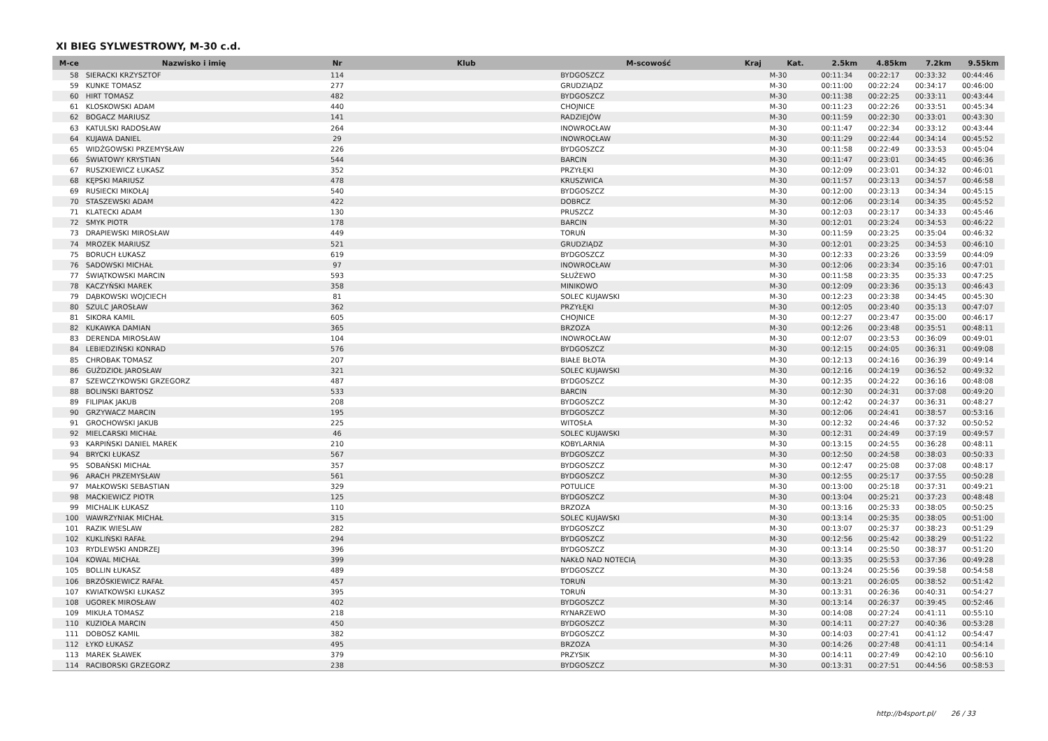XI BIEG SYLWESTROWY, M-30 c.d.
| M-ce | Nazwisko i imię | Nr | Klub | M-scowość | Kraj | Kat. | 2.5km | 4.85km | 7.2km | 9.55km |
| --- | --- | --- | --- | --- | --- | --- | --- | --- | --- | --- |
| 58 | SIERACKI KRZYSZTOF | 114 | | BYDGOSZCZ | | M-30 | 00:11:34 | 00:22:17 | 00:33:32 | 00:44:46 |
| 59 | KUNKE TOMASZ | 277 | | GRUDZIĄDZ | | M-30 | 00:11:00 | 00:22:24 | 00:34:17 | 00:46:00 |
| 60 | HIRT TOMASZ | 482 | | BYDGOSZCZ | | M-30 | 00:11:38 | 00:22:25 | 00:33:11 | 00:43:44 |
| 61 | KLOSKOWSKI ADAM | 440 | | CHOJNICE | | M-30 | 00:11:23 | 00:22:26 | 00:33:51 | 00:45:34 |
| 62 | BOGACZ MARIUSZ | 141 | | RADZIEJÓW | | M-30 | 00:11:59 | 00:22:30 | 00:33:01 | 00:43:30 |
| 63 | KATULSKI RADOSŁAW | 264 | | INOWROCŁAW | | M-30 | 00:11:47 | 00:22:34 | 00:33:12 | 00:43:44 |
| 64 | KUJAWA DANIEL | 29 | | INOWROCŁAW | | M-30 | 00:11:29 | 00:22:44 | 00:34:14 | 00:45:52 |
| 65 | WIDŹGOWSKI PRZEMYSŁAW | 226 | | BYDGOSZCZ | | M-30 | 00:11:58 | 00:22:49 | 00:33:53 | 00:45:04 |
| 66 | ŚWIATOWY KRYSTIAN | 544 | | BARCIN | | M-30 | 00:11:47 | 00:23:01 | 00:34:45 | 00:46:36 |
| 67 | RUSZKIEWICZ ŁUKASZ | 352 | | PRZYŁĘKI | | M-30 | 00:12:09 | 00:23:01 | 00:34:32 | 00:46:01 |
| 68 | KĘPSKI MARIUSZ | 478 | | KRUSZWICA | | M-30 | 00:11:57 | 00:23:13 | 00:34:57 | 00:46:58 |
| 69 | RUSIECKI MIKOŁAJ | 540 | | BYDGOSZCZ | | M-30 | 00:12:00 | 00:23:13 | 00:34:34 | 00:45:15 |
| 70 | STASZEWSKI ADAM | 422 | | DOBRCZ | | M-30 | 00:12:06 | 00:23:14 | 00:34:35 | 00:45:52 |
| 71 | KLATECKI ADAM | 130 | | PRUSZCZ | | M-30 | 00:12:03 | 00:23:17 | 00:34:33 | 00:45:46 |
| 72 | SMYK PIOTR | 178 | | BARCIN | | M-30 | 00:12:01 | 00:23:24 | 00:34:53 | 00:46:22 |
| 73 | DRAPIEWSKI MIROSŁAW | 449 | | TORUŃ | | M-30 | 00:11:59 | 00:23:25 | 00:35:04 | 00:46:32 |
| 74 | MROZEK MARIUSZ | 521 | | GRUDZIĄDZ | | M-30 | 00:12:01 | 00:23:25 | 00:34:53 | 00:46:10 |
| 75 | BORUCH ŁUKASZ | 619 | | BYDGOSZCZ | | M-30 | 00:12:33 | 00:23:26 | 00:33:59 | 00:44:09 |
| 76 | SADOWSKI MICHAŁ | 97 | | INOWROCŁAW | | M-30 | 00:12:06 | 00:23:34 | 00:35:16 | 00:47:01 |
| 77 | ŚWIĄTKOWSKI MARCIN | 593 | | SŁUŻEWO | | M-30 | 00:11:58 | 00:23:35 | 00:35:33 | 00:47:25 |
| 78 | KACZYŃSKI MAREK | 358 | | MINIKOWO | | M-30 | 00:12:09 | 00:23:36 | 00:35:13 | 00:46:43 |
| 79 | DĄBKOWSKI WOJCIECH | 81 | | SOLEC KUJAWSKI | | M-30 | 00:12:23 | 00:23:38 | 00:34:45 | 00:45:30 |
| 80 | SZULC JAROSŁAW | 362 | | PRZYŁĘKI | | M-30 | 00:12:05 | 00:23:40 | 00:35:13 | 00:47:07 |
| 81 | SIKORA KAMIL | 605 | | CHOJNICE | | M-30 | 00:12:27 | 00:23:47 | 00:35:00 | 00:46:17 |
| 82 | KUKAWKA DAMIAN | 365 | | BRZOZA | | M-30 | 00:12:26 | 00:23:48 | 00:35:51 | 00:48:11 |
| 83 | DERENDA MIROSŁAW | 104 | | INOWROCŁAW | | M-30 | 00:12:07 | 00:23:53 | 00:36:09 | 00:49:01 |
| 84 | LEBIEDZIŃSKI KONRAD | 576 | | BYDGOSZCZ | | M-30 | 00:12:15 | 00:24:05 | 00:36:31 | 00:49:08 |
| 85 | CHROBAK TOMASZ | 207 | | BIAŁE BŁOTA | | M-30 | 00:12:13 | 00:24:16 | 00:36:39 | 00:49:14 |
| 86 | GUŹDZIOŁ JAROSŁAW | 321 | | SOLEC KUJAWSKI | | M-30 | 00:12:16 | 00:24:19 | 00:36:52 | 00:49:32 |
| 87 | SZEWCZYKOWSKI GRZEGORZ | 487 | | BYDGOSZCZ | | M-30 | 00:12:35 | 00:24:22 | 00:36:16 | 00:48:08 |
| 88 | BOLINSKI BARTOSZ | 533 | | BARCIN | | M-30 | 00:12:30 | 00:24:31 | 00:37:08 | 00:49:20 |
| 89 | FILIPIAK JAKUB | 208 | | BYDGOSZCZ | | M-30 | 00:12:42 | 00:24:37 | 00:36:31 | 00:48:27 |
| 90 | GRZYWACZ MARCIN | 195 | | BYDGOSZCZ | | M-30 | 00:12:06 | 00:24:41 | 00:38:57 | 00:53:16 |
| 91 | GROCHOWSKI JAKUB | 225 | | WITOSŁA | | M-30 | 00:12:32 | 00:24:46 | 00:37:32 | 00:50:52 |
| 92 | MIELCARSKI MICHAŁ | 46 | | SOLEC KUJAWSKI | | M-30 | 00:12:31 | 00:24:49 | 00:37:19 | 00:49:57 |
| 93 | KARPIŃSKI DANIEL MAREK | 210 | | KOBYLARNIA | | M-30 | 00:13:15 | 00:24:55 | 00:36:28 | 00:48:11 |
| 94 | BRYCKI ŁUKASZ | 567 | | BYDGOSZCZ | | M-30 | 00:12:50 | 00:24:58 | 00:38:03 | 00:50:33 |
| 95 | SOBAŃSKI MICHAŁ | 357 | | BYDGOSZCZ | | M-30 | 00:12:47 | 00:25:08 | 00:37:08 | 00:48:17 |
| 96 | ARACH PRZEMYSŁAW | 561 | | BYDGOSZCZ | | M-30 | 00:12:55 | 00:25:17 | 00:37:55 | 00:50:28 |
| 97 | MAŁKOWSKI SEBASTIAN | 329 | | POTULICE | | M-30 | 00:13:00 | 00:25:18 | 00:37:31 | 00:49:21 |
| 98 | MACKIEWICZ PIOTR | 125 | | BYDGOSZCZ | | M-30 | 00:13:04 | 00:25:21 | 00:37:23 | 00:48:48 |
| 99 | MICHALIK ŁUKASZ | 110 | | BRZOZA | | M-30 | 00:13:16 | 00:25:33 | 00:38:05 | 00:50:25 |
| 100 | WAWRZYNIAK MICHAŁ | 315 | | SOLEC KUJAWSKI | | M-30 | 00:13:14 | 00:25:35 | 00:38:05 | 00:51:00 |
| 101 | RAZIK WIESLAW | 282 | | BYDGOSZCZ | | M-30 | 00:13:07 | 00:25:37 | 00:38:23 | 00:51:29 |
| 102 | KUKLIŃSKI RAFAŁ | 294 | | BYDGOSZCZ | | M-30 | 00:12:56 | 00:25:42 | 00:38:29 | 00:51:22 |
| 103 | RYDLEWSKI ANDRZEJ | 396 | | BYDGOSZCZ | | M-30 | 00:13:14 | 00:25:50 | 00:38:37 | 00:51:20 |
| 104 | KOWAL MICHAŁ | 399 | | NAKŁO NAD NOTECIĄ | | M-30 | 00:13:35 | 00:25:53 | 00:37:36 | 00:49:28 |
| 105 | BOLLIN ŁUKASZ | 489 | | BYDGOSZCZ | | M-30 | 00:13:24 | 00:25:56 | 00:39:58 | 00:54:58 |
| 106 | BRZÓSKIEWICZ RAFAŁ | 457 | | TORUŃ | | M-30 | 00:13:21 | 00:26:05 | 00:38:52 | 00:51:42 |
| 107 | KWIATKOWSKI ŁUKASZ | 395 | | TORUŃ | | M-30 | 00:13:31 | 00:26:36 | 00:40:31 | 00:54:27 |
| 108 | UGOREK MIROSŁAW | 402 | | BYDGOSZCZ | | M-30 | 00:13:14 | 00:26:37 | 00:39:45 | 00:52:46 |
| 109 | MIKUŁA TOMASZ | 218 | | RYNARZEWO | | M-30 | 00:14:08 | 00:27:24 | 00:41:11 | 00:55:10 |
| 110 | KUZIOŁA MARCIN | 450 | | BYDGOSZCZ | | M-30 | 00:14:11 | 00:27:27 | 00:40:36 | 00:53:28 |
| 111 | DOBOSZ KAMIL | 382 | | BYDGOSZCZ | | M-30 | 00:14:03 | 00:27:41 | 00:41:12 | 00:54:47 |
| 112 | ŁYKO ŁUKASZ | 495 | | BRZOZA | | M-30 | 00:14:26 | 00:27:48 | 00:41:11 | 00:54:14 |
| 113 | MAREK SŁAWEK | 379 | | PRZYSIK | | M-30 | 00:14:11 | 00:27:49 | 00:42:10 | 00:56:10 |
| 114 | RACIBORSKI GRZEGORZ | 238 | | BYDGOSZCZ | | M-30 | 00:13:31 | 00:27:51 | 00:44:56 | 00:58:53 |
http://b4sport.pl/ 26 / 33